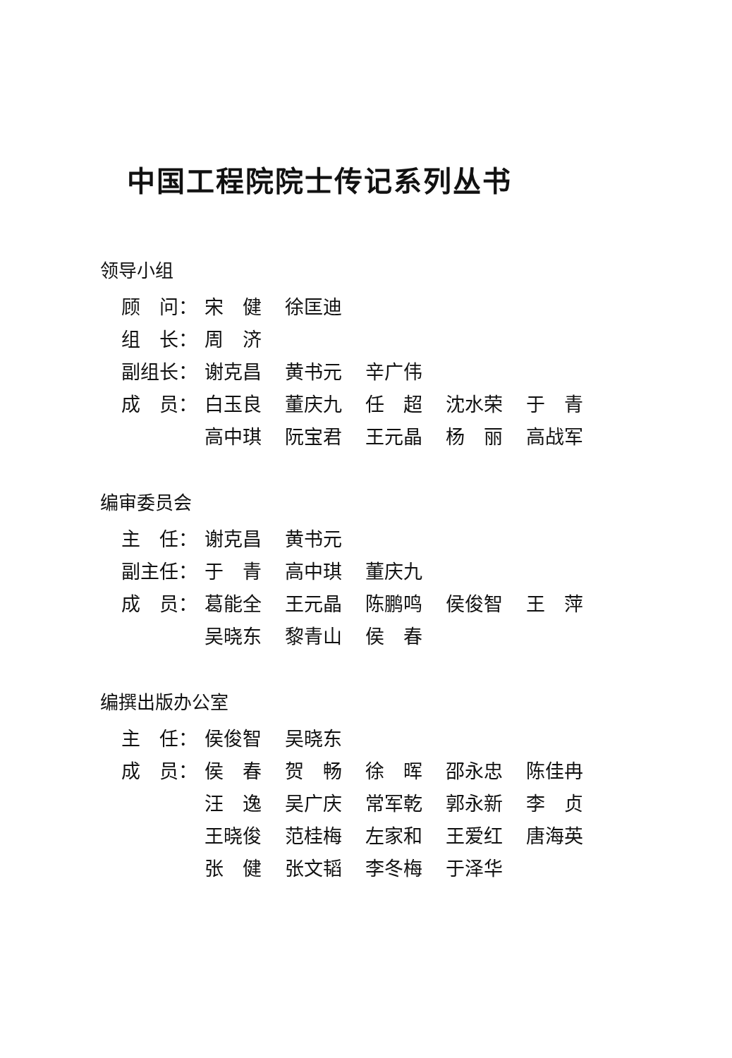中国工程院院士传记系列丛书
领导小组
| 顾 问： | 宋 健 | 徐匡迪 | | | |
| 组 长： | 周 济 | | | | |
| 副组长： | 谢克昌 | 黄书元 | 辛广伟 | | |
| 成 员： | 白玉良 | 董庆九 | 任 超 | 沈水荣 | 于 青 |
| | 高中琪 | 阮宝君 | 王元晶 | 杨 丽 | 高战军 |
编审委员会
| 主 任： | 谢克昌 | 黄书元 | | | |
| 副主任： | 于 青 | 高中琪 | 董庆九 | | |
| 成 员： | 葛能全 | 王元晶 | 陈鹏鸣 | 侯俊智 | 王 萍 |
| | 吴晓东 | 黎青山 | 侯 春 | | |
编撰出版办公室
| 主 任： | 侯俊智 | 吴晓东 | | | |
| 成 员： | 侯 春 | 贺 畅 | 徐 晖 | 邵永忠 | 陈佳冉 |
| | 汪 逸 | 吴广庆 | 常军乾 | 郭永新 | 李 贞 |
| | 王晓俊 | 范桂梅 | 左家和 | 王爱红 | 唐海英 |
| | 张 健 | 张文韬 | 李冬梅 | 于泽华 | |